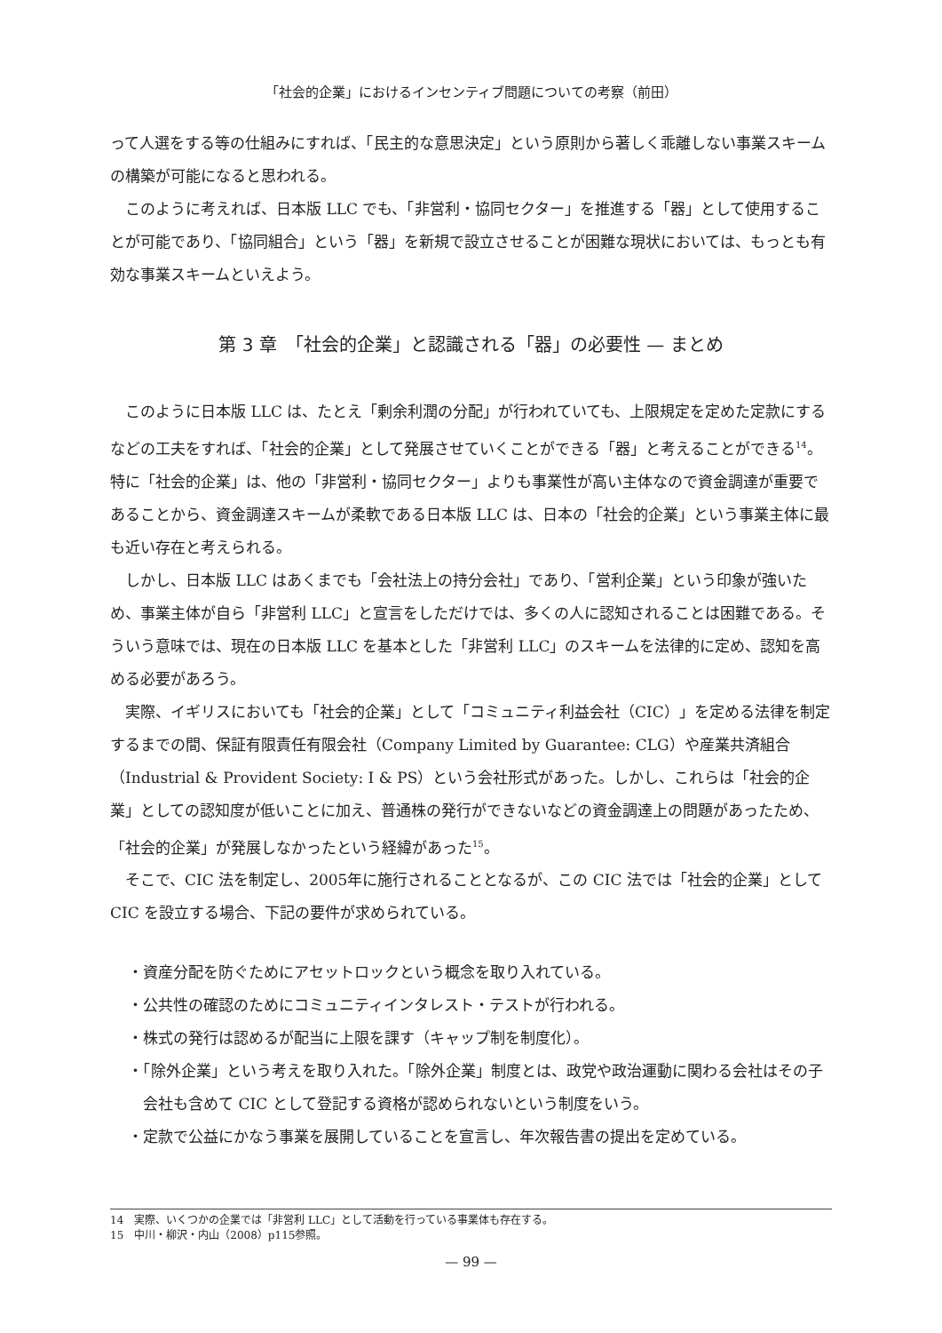「社会的企業」におけるインセンティブ問題についての考察（前田）
って人選をする等の仕組みにすれば、「民主的な意思決定」という原則から著しく乖離しない事業スキームの構築が可能になると思われる。
このように考えれば、日本版 LLC でも、「非営利・協同セクター」を推進する「器」として使用することが可能であり、「協同組合」という「器」を新規で設立させることが困難な現状においては、もっとも有効な事業スキームといえよう。
第 3 章　「社会的企業」と認識される「器」の必要性 — まとめ
このように日本版 LLC は、たとえ「剰余利潤の分配」が行われていても、上限規定を定めた定款にするなどの工夫をすれば、「社会的企業」として発展させていくことができる「器」と考えることができる<sup>14</sup>。特に「社会的企業」は、他の「非営利・協同セクター」よりも事業性が高い主体なので資金調達が重要であることから、資金調達スキームが柔軟である日本版 LLC は、日本の「社会的企業」という事業主体に最も近い存在と考えられる。
しかし、日本版 LLC はあくまでも「会社法上の持分会社」であり、「営利企業」という印象が強いため、事業主体が自ら「非営利 LLC」と宣言をしただけでは、多くの人に認知されることは困難である。そういう意味では、現在の日本版 LLC を基本とした「非営利 LLC」のスキームを法律的に定め、認知を高める必要があろう。
実際、イギリスにおいても「社会的企業」として「コミュニティ利益会社（CIC）」を定める法律を制定するまでの間、保証有限責任有限会社（Company Limited by Guarantee: CLG）や産業共済組合（Industrial & Provident Society: I & PS）という会社形式があった。しかし、これらは「社会的企業」としての認知度が低いことに加え、普通株の発行ができないなどの資金調達上の問題があったため、「社会的企業」が発展しなかったという経緯があった<sup>15</sup>。
そこで、CIC 法を制定し、2005年に施行されることとなるが、この CIC 法では「社会的企業」として CIC を設立する場合、下記の要件が求められている。
・資産分配を防ぐためにアセットロックという概念を取り入れている。
・公共性の確認のためにコミュニティインタレスト・テストが行われる。
・株式の発行は認めるが配当に上限を課す（キャップ制を制度化）。
・「除外企業」という考えを取り入れた。「除外企業」制度とは、政党や政治運動に関わる会社はその子会社も含めて CIC として登記する資格が認められないという制度をいう。
・定款で公益にかなう事業を展開していることを宣言し、年次報告書の提出を定めている。
14　実際、いくつかの企業では「非営利 LLC」として活動を行っている事業体も存在する。
15　中川・柳沢・内山（2008）p115参照。
— 99 —